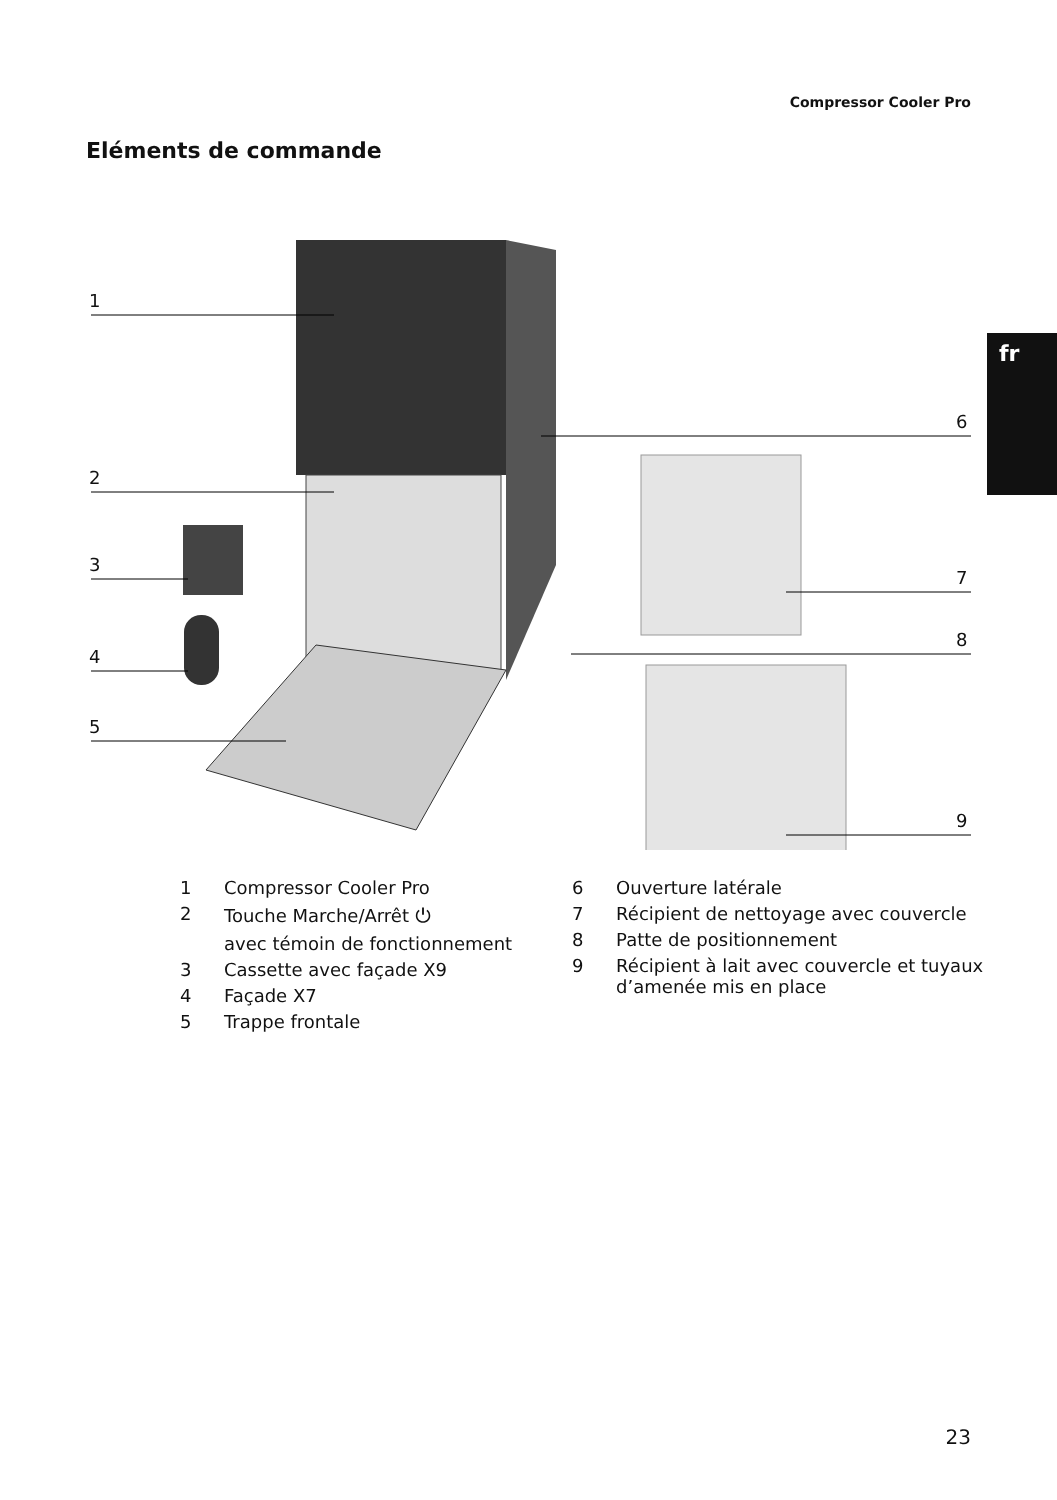Compressor Cooler Pro
Eléments de commande
fr
1
2
3
4
5
6
7
8
9
1 Compressor Cooler Pro
2 Touche Marche/Arrêt ⏻
avec témoin de fonctionnement
3 Cassette avec façade X9
4 Façade X7
5 Trappe frontale
6 Ouverture latérale
7 Récipient de nettoyage avec couvercle
8 Patte de positionnement
9 Récipient à lait avec couvercle et tuyaux
d’amenée mis en place
23